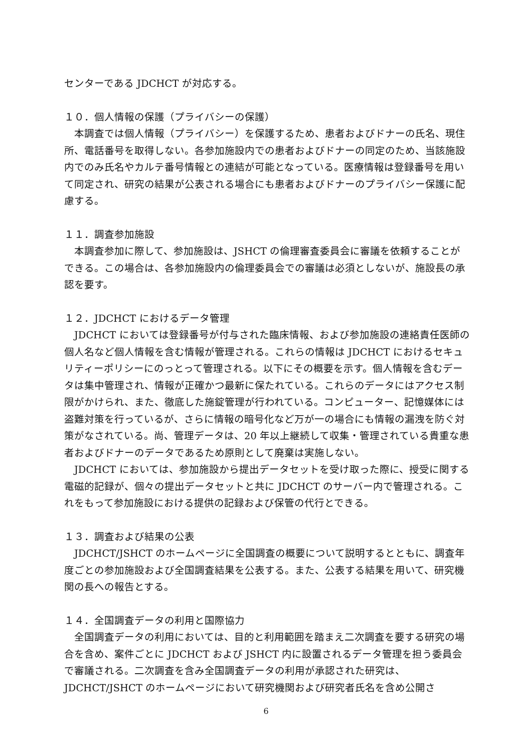センターである JDCHCT が対応する。
１０．個人情報の保護（プライバシーの保護）
本調査では個人情報（プライバシー）を保護するため、患者およびドナーの氏名、現住所、電話番号を取得しない。各参加施設内での患者およびドナーの同定のため、当該施設内でのみ氏名やカルテ番号情報との連結が可能となっている。医療情報は登録番号を用いて同定され、研究の結果が公表される場合にも患者およびドナーのプライバシー保護に配慮する。
１１．調査参加施設
本調査参加に際して、参加施設は、JSHCT の倫理審査委員会に審議を依頼することができる。この場合は、各参加施設内の倫理委員会での審議は必須としないが、施設長の承認を要す。
１２．JDCHCT におけるデータ管理
JDCHCT においては登録番号が付与された臨床情報、および参加施設の連絡責任医師の個人名など個人情報を含む情報が管理される。これらの情報は JDCHCT におけるセキュリティーポリシーにのっとって管理される。以下にその概要を示す。個人情報を含むデータは集中管理され、情報が正確かつ最新に保たれている。これらのデータにはアクセス制限がかけられ、また、徹底した施錠管理が行われている。コンピューター、記憶媒体には盗難対策を行っているが、さらに情報の暗号化など万が一の場合にも情報の漏洩を防ぐ対策がなされている。尚、管理データは、20 年以上継続して収集・管理されている貴重な患者およびドナーのデータであるため原則として廃棄は実施しない。
JDCHCT においては、参加施設から提出データセットを受け取った際に、授受に関する電磁的記録が、個々の提出データセットと共に JDCHCT のサーバー内で管理される。これをもって参加施設における提供の記録および保管の代行とできる。
１３．調査および結果の公表
JDCHCT/JSHCT のホームページに全国調査の概要について説明するとともに、調査年度ごとの参加施設および全国調査結果を公表する。また、公表する結果を用いて、研究機関の長への報告とする。
１４．全国調査データの利用と国際協力
全国調査データの利用においては、目的と利用範囲を踏まえ二次調査を要する研究の場合を含め、案件ごとに JDCHCT および JSHCT 内に設置されるデータ管理を担う委員会で審議される。二次調査を含み全国調査データの利用が承認された研究は、JDCHCT/JSHCT のホームページにおいて研究機関および研究者氏名を含め公開さ
6